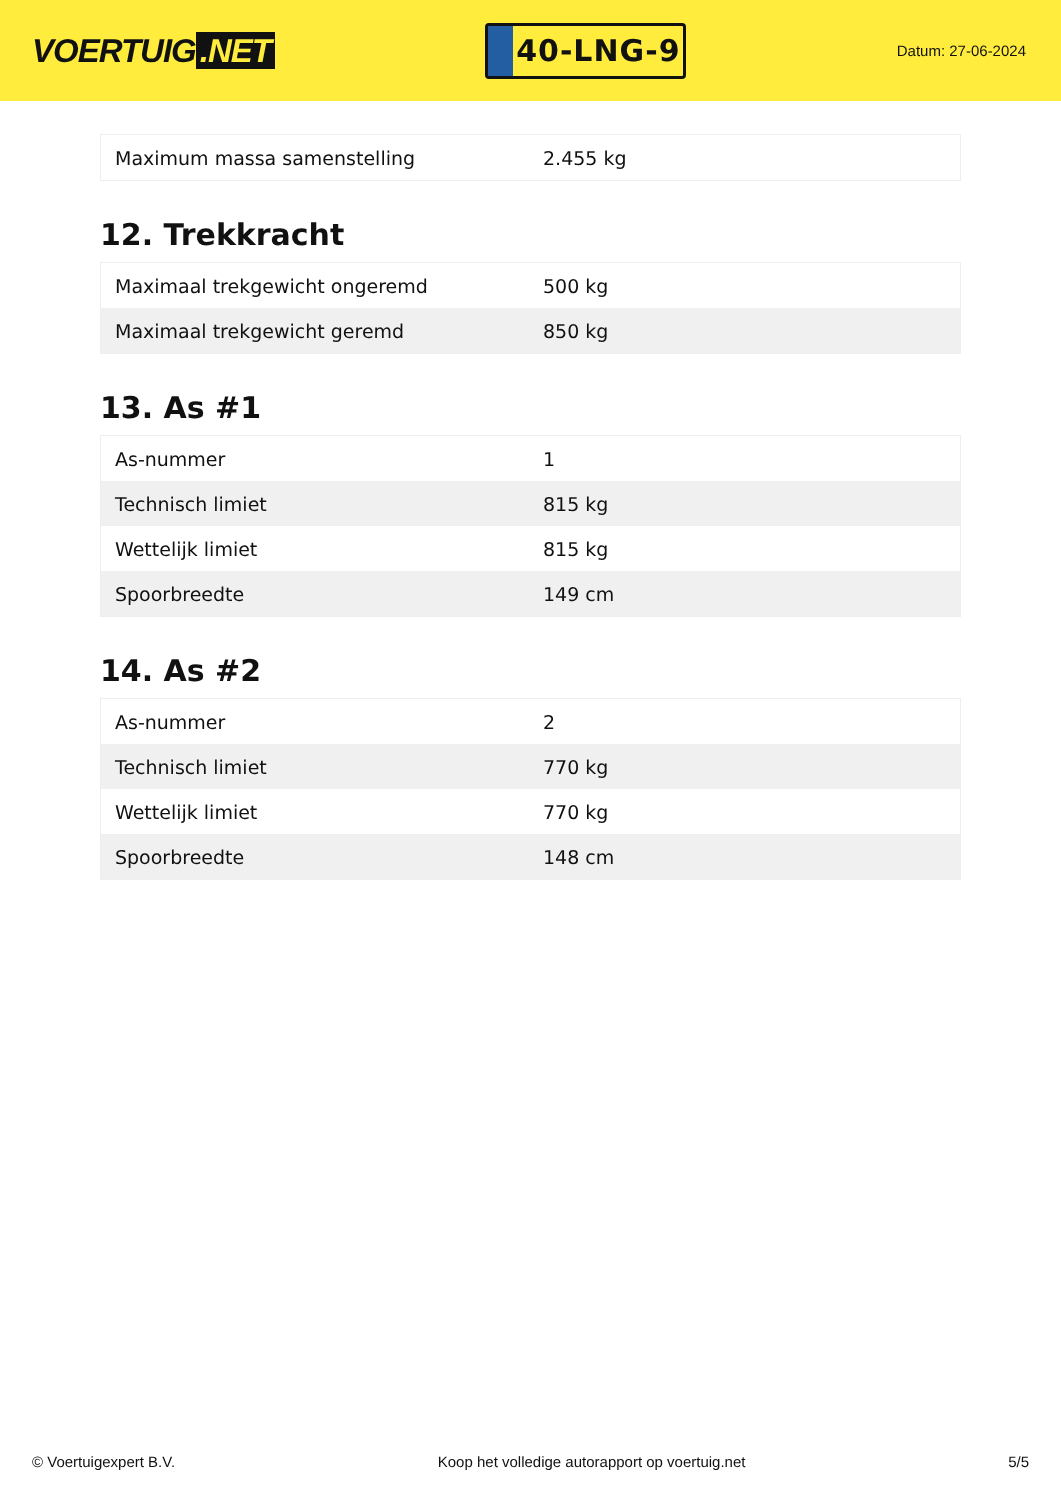VOERTUIG.NET
40-LNG-9
Datum: 27-06-2024
| Maximum massa samenstelling | 2.455 kg |
12. Trekkracht
| Maximaal trekgewicht ongeremd | 500 kg |
| Maximaal trekgewicht geremd | 850 kg |
13. As #1
| As-nummer | 1 |
| Technisch limiet | 815 kg |
| Wettelijk limiet | 815 kg |
| Spoorbreedte | 149 cm |
14. As #2
| As-nummer | 2 |
| Technisch limiet | 770 kg |
| Wettelijk limiet | 770 kg |
| Spoorbreedte | 148 cm |
© Voertuigexpert B.V. Koop het volledige autorapport op voertuig.net 5/5